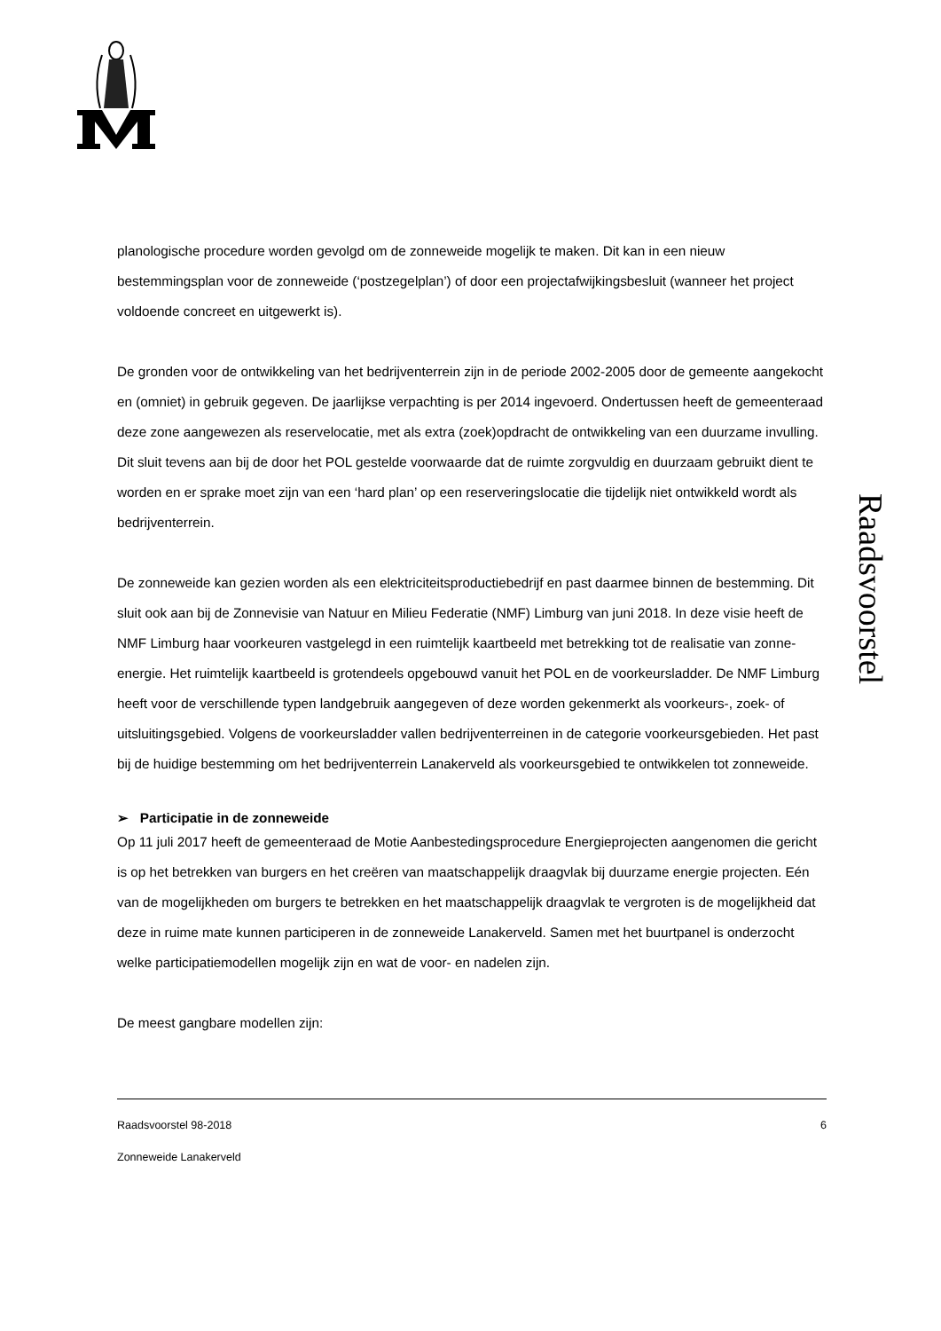planologische procedure worden gevolgd om de zonneweide mogelijk te maken. Dit kan in een nieuw bestemmingsplan voor de zonneweide (‘postzegelplan’) of door een projectafwijkingsbesluit (wanneer het project voldoende concreet en uitgewerkt is).
De gronden voor de ontwikkeling van het bedrijventerrein zijn in de periode 2002-2005 door de gemeente aangekocht en (omniet) in gebruik gegeven. De jaarlijkse verpachting is per 2014 ingevoerd. Ondertussen heeft de gemeenteraad deze zone aangewezen als reservelocatie, met als extra (zoek)opdracht de ontwikkeling van een duurzame invulling. Dit sluit tevens aan bij de door het POL gestelde voorwaarde dat de ruimte zorgvuldig en duurzaam gebruikt dient te worden en er sprake moet zijn van een ‘hard plan’ op een reserveringslocatie die tijdelijk niet ontwikkeld wordt als bedrijventerrein.
De zonneweide kan gezien worden als een elektriciteitsproductiebedrijf en past daarmee binnen de bestemming. Dit sluit ook aan bij de Zonnevisie van Natuur en Milieu Federatie (NMF) Limburg van juni 2018. In deze visie heeft de NMF Limburg haar voorkeuren vastgelegd in een ruimtelijk kaartbeeld met betrekking tot de realisatie van zonne-energie. Het ruimtelijk kaartbeeld is grotendeels opgebouwd vanuit het POL en de voorkeursladder. De NMF Limburg heeft voor de verschillende typen landgebruik aangegeven of deze worden gekenmerkt als voorkeurs-, zoek- of uitsluitingsgebied. Volgens de voorkeursladder vallen bedrijventerreinen in de categorie voorkeursgebieden. Het past bij de huidige bestemming om het bedrijventerrein Lanakerveld als voorkeursgebied te ontwikkelen tot zonneweide.
➢ Participatie in de zonneweide
Op 11 juli 2017 heeft de gemeenteraad de Motie Aanbestedingsprocedure Energieprojecten aangenomen die gericht is op het betrekken van burgers en het creëren van maatschappelijk draagvlak bij duurzame energie projecten. Eén van de mogelijkheden om burgers te betrekken en het maatschappelijk draagvlak te vergroten is de mogelijkheid dat deze in ruime mate kunnen participeren in de zonneweide Lanakerveld. Samen met het buurtpanel is onderzocht welke participatiemodellen mogelijk zijn en wat de voor- en nadelen zijn.
De meest gangbare modellen zijn:
Raadsvoorstel
Raadsvoorstel 98-2018 6
Zonneweide Lanakerveld